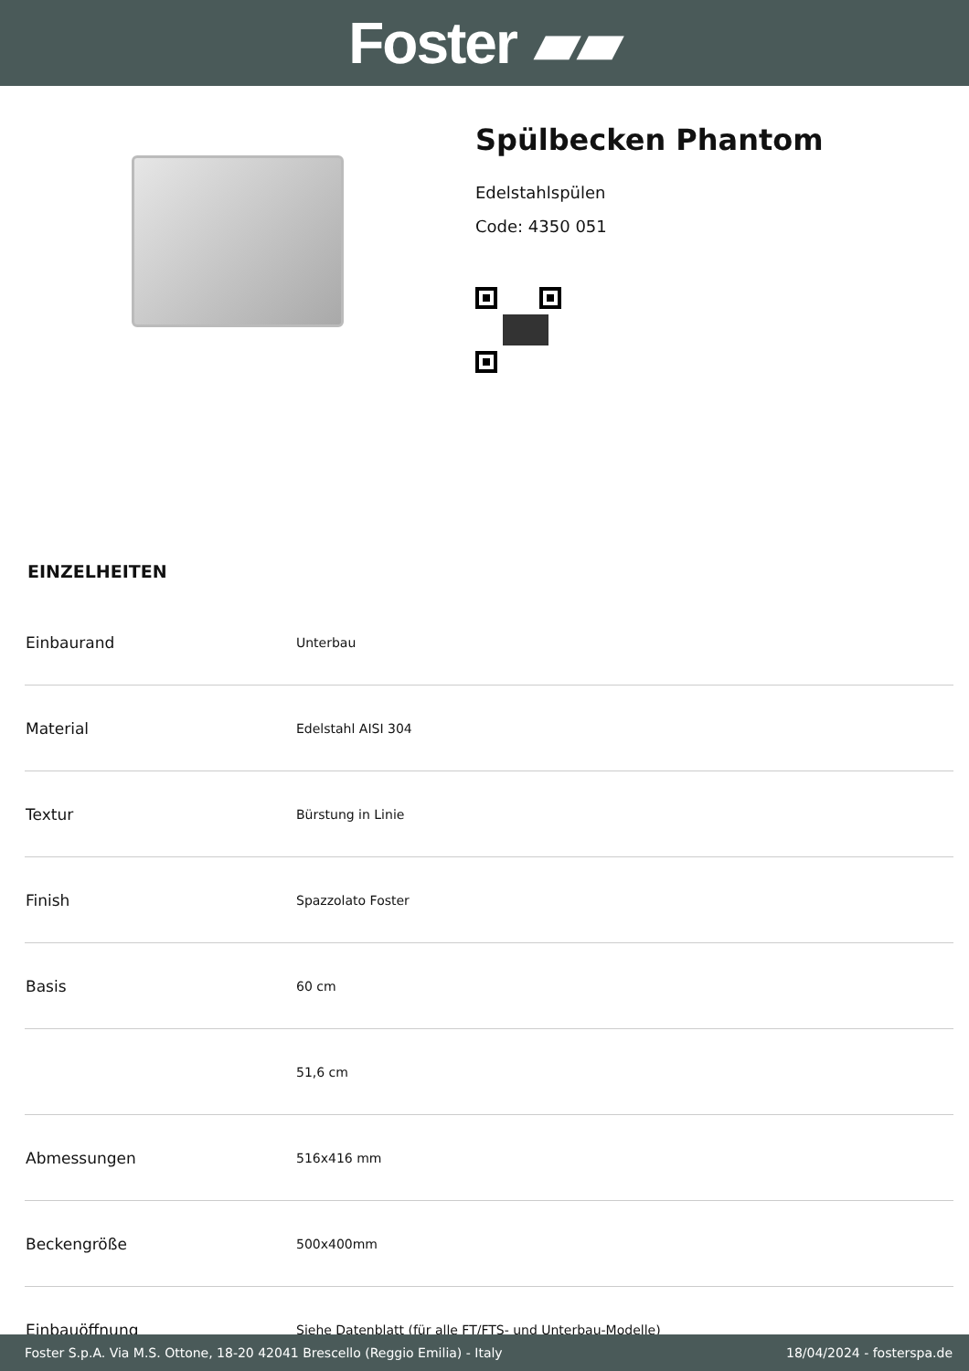Foster ▰▰
Spülbecken Phantom
Edelstahlspülen
Code: 4350 051
EINZELHEITEN
| Einbaurand | Unterbau |
| Material | Edelstahl AISI 304 |
| Textur | Bürstung in Linie |
| Finish | Spazzolato Foster |
| Basis | 60 cm |
| | 51,6 cm |
| Abmessungen | 516x416 mm |
| Beckengröße | 500x400mm |
| Einbauöffnung | Siehe Datenblatt (für alle FT/FTS- und Unterbau-Modelle) |
Foster S.p.A. Via M.S. Ottone, 18-20 42041 Brescello (Reggio Emilia) - Italy 18/04/2024 - fosterspa.de